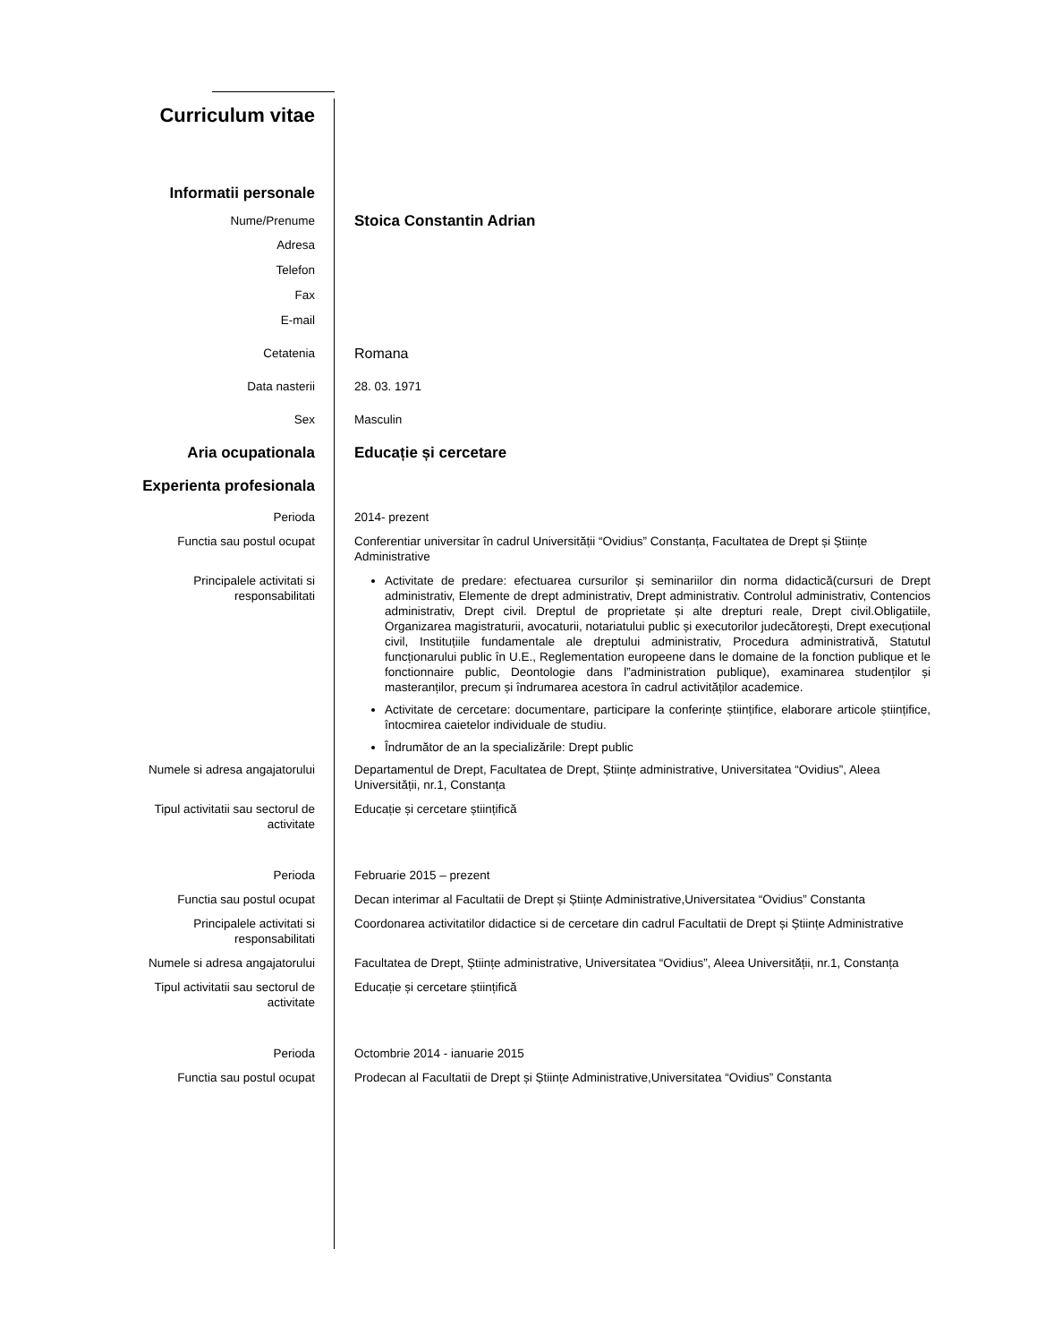Curriculum vitae
Informatii personale
Nume/Prenume
Stoica Constantin Adrian
Adresa
Telefon
Fax
E-mail
Cetatenia
Romana
Data nasterii 28. 03. 1971
Sex Masculin
Aria ocupationala Educație și cercetare
Experienta profesionala
Perioda 2014- prezent
Functia sau postul ocupat Conferentiar universitar în cadrul Universității “Ovidius” Constanța, Facultatea de Drept și Științe Administrative
Principalele activitati si
responsabilitati
Activitate de predare: efectuarea cursurilor și seminariilor din norma didactică(cursuri de Drept administrativ, Elemente de drept administrativ, Drept administrativ. Controlul administrativ, Contencios administrativ, Drept civil. Dreptul de proprietate și alte drepturi reale, Drept civil.Obligatiile, Organizarea magistraturii, avocaturii, notariatului public și executorilor judecătorești, Drept execuțional civil, Instituțiile fundamentale ale dreptului administrativ, Procedura administrativă, Statutul funcționarului public în U.E., Reglementation europeene dans le domaine de la fonction publique et le fonctionnaire public, Deontologie dans l”administration publique), examinarea studenților și masteranților, precum și îndrumarea acestora în cadrul activităților academice.
Activitate de cercetare: documentare, participare la conferințe științifice, elaborare articole științifice, întocmirea caietelor individuale de studiu.
Îndrumător de an la specializările: Drept public
Numele si adresa angajatorului Departamentul de Drept, Facultatea de Drept, Științe administrative, Universitatea “Ovidius”, Aleea Universității, nr.1, Constanța
Tipul activitatii sau sectorul de
activitate
Educație și cercetare științifică
Perioda Februarie 2015 – prezent
Functia sau postul ocupat Decan interimar al Facultatii de Drept și Științe Administrative,Universitatea “Ovidius” Constanta
Principalele activitati si
responsabilitati
Coordonarea activitatilor didactice si de cercetare din cadrul Facultatii de Drept și Științe Administrative
Numele si adresa angajatorului Facultatea de Drept, Științe administrative, Universitatea “Ovidius”, Aleea Universității, nr.1, Constanța
Tipul activitatii sau sectorul de
activitate
Educație și cercetare științifică
Perioda Octombrie 2014 - ianuarie 2015
Functia sau postul ocupat Prodecan al Facultatii de Drept și Științe Administrative,Universitatea “Ovidius” Constanta